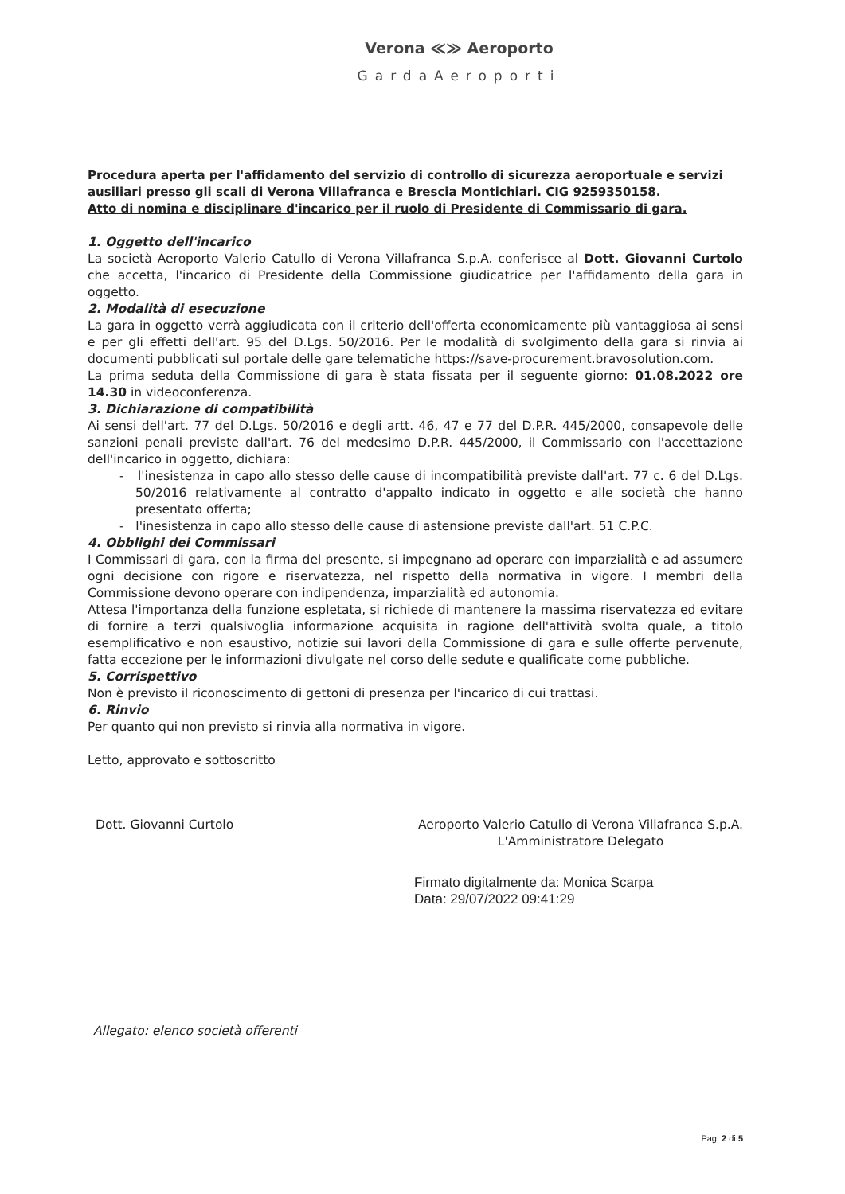Verona ≪≫ Aeroporto
GardaAeroporti
Procedura aperta per l'affidamento del servizio di controllo di sicurezza aeroportuale e servizi ausiliari presso gli scali di Verona Villafranca e Brescia Montichiari. CIG 9259350158.
Atto di nomina e disciplinare d'incarico per il ruolo di Presidente di Commissario di gara.
1. Oggetto dell'incarico
La società Aeroporto Valerio Catullo di Verona Villafranca S.p.A. conferisce al Dott. Giovanni Curtolo che accetta, l'incarico di Presidente della Commissione giudicatrice per l'affidamento della gara in oggetto.
2. Modalità di esecuzione
La gara in oggetto verrà aggiudicata con il criterio dell'offerta economicamente più vantaggiosa ai sensi e per gli effetti dell'art. 95 del D.Lgs. 50/2016. Per le modalità di svolgimento della gara si rinvia ai documenti pubblicati sul portale delle gare telematiche https://save-procurement.bravosolution.com.
La prima seduta della Commissione di gara è stata fissata per il seguente giorno: 01.08.2022 ore 14.30 in videoconferenza.
3. Dichiarazione di compatibilità
Ai sensi dell'art. 77 del D.Lgs. 50/2016 e degli artt. 46, 47 e 77 del D.P.R. 445/2000, consapevole delle sanzioni penali previste dall'art. 76 del medesimo D.P.R. 445/2000, il Commissario con l'accettazione dell'incarico in oggetto, dichiara:
- l'inesistenza in capo allo stesso delle cause di incompatibilità previste dall'art. 77 c. 6 del D.Lgs. 50/2016 relativamente al contratto d'appalto indicato in oggetto e alle società che hanno presentato offerta;
- l'inesistenza in capo allo stesso delle cause di astensione previste dall'art. 51 C.P.C.
4. Obblighi dei Commissari
I Commissari di gara, con la firma del presente, si impegnano ad operare con imparzialità e ad assumere ogni decisione con rigore e riservatezza, nel rispetto della normativa in vigore. I membri della Commissione devono operare con indipendenza, imparzialità ed autonomia.
Attesa l'importanza della funzione espletata, si richiede di mantenere la massima riservatezza ed evitare di fornire a terzi qualsivoglia informazione acquisita in ragione dell'attività svolta quale, a titolo esemplificativo e non esaustivo, notizie sui lavori della Commissione di gara e sulle offerte pervenute, fatta eccezione per le informazioni divulgate nel corso delle sedute e qualificate come pubbliche.
5. Corrispettivo
Non è previsto il riconoscimento di gettoni di presenza per l'incarico di cui trattasi.
6. Rinvio
Per quanto qui non previsto si rinvia alla normativa in vigore.
Letto, approvato e sottoscritto
Dott. Giovanni Curtolo Aeroporto Valerio Catullo di Verona Villafranca S.p.A.
L'Amministratore Delegato
Firmato digitalmente da: Monica Scarpa
Data: 29/07/2022 09:41:29
Allegato: elenco società offerenti
Pag. 2 di 5